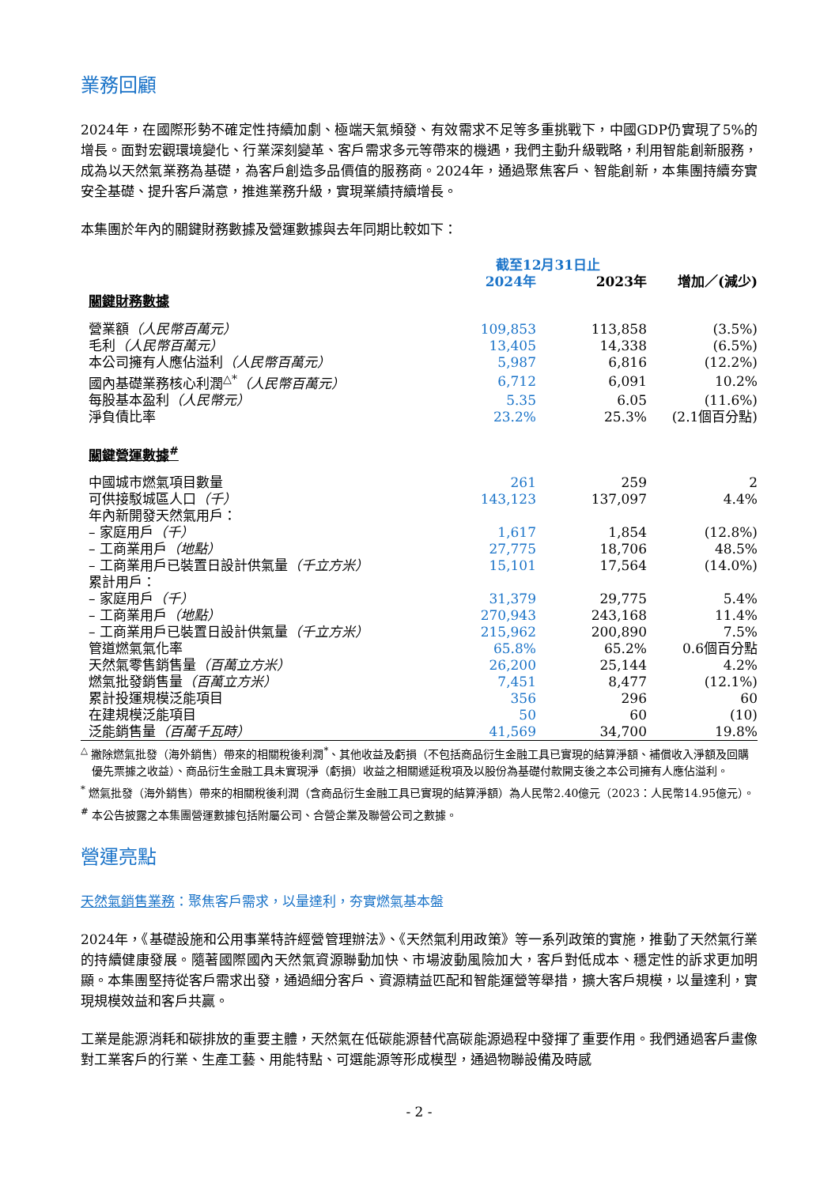業務回顧
2024年，在國際形勢不確定性持續加劇、極端天氣頻發、有效需求不足等多重挑戰下，中國GDP仍實現了5%的增長。面對宏觀環境變化、行業深刻變革、客戶需求多元等帶來的機遇，我們主動升級戰略，利用智能創新服務，成為以天然氣業務為基礎，為客戶創造多品價值的服務商。2024年，通過聚焦客戶、智能創新，本集團持續夯實安全基礎、提升客戶滿意，推進業務升級，實現業績持續增長。
本集團於年內的關鍵財務數據及營運數據與去年同期比較如下：
| | 截至12月31日止 | | |
| --- | --- | --- | --- |
| | 2024年 | 2023年 | 增加／(減少) |
| 關鍵財務數據 | | | |
| 營業額 （人民幣百萬元） | 109,853 | 113,858 | (3.5%) |
| 毛利 （人民幣百萬元） | 13,405 | 14,338 | (6.5%) |
| 本公司擁有人應佔溢利 （人民幣百萬元） | 5,987 | 6,816 | (12.2%) |
| 國內基礎業務核心利潤<sup>△*</sup> （人民幣百萬元） | 6,712 | 6,091 | 10.2% |
| 每股基本盈利 （人民幣元） | 5.35 | 6.05 | (11.6%) |
| 淨負債比率 | 23.2% | 25.3% | (2.1個百分點) |
| 關鍵營運數據<sup>#</sup> | | | |
| 中國城市燃氣項目數量 | 261 | 259 | 2 |
| 可供接駁城區人口 （千） | 143,123 | 137,097 | 4.4% |
| 年內新開發天然氣用戶： | | | |
| – 家庭用戶 （千） | 1,617 | 1,854 | (12.8%) |
| – 工商業用戶 （地點） | 27,775 | 18,706 | 48.5% |
| – 工商業用戶已裝置日設計供氣量 （千立方米） | 15,101 | 17,564 | (14.0%) |
| 累計用戶： | | | |
| – 家庭用戶 （千） | 31,379 | 29,775 | 5.4% |
| – 工商業用戶 （地點） | 270,943 | 243,168 | 11.4% |
| – 工商業用戶已裝置日設計供氣量 （千立方米） | 215,962 | 200,890 | 7.5% |
| 管道燃氣氣化率 | 65.8% | 65.2% | 0.6個百分點 |
| 天然氣零售銷售量 （百萬立方米） | 26,200 | 25,144 | 4.2% |
| 燃氣批發銷售量 （百萬立方米） | 7,451 | 8,477 | (12.1%) |
| 累計投運規模泛能項目 | 356 | 296 | 60 |
| 在建規模泛能項目 | 50 | 60 | (10) |
| 泛能銷售量 （百萬千瓦時） | 41,569 | 34,700 | 19.8% |
<sup>△</sup> 撇除燃氣批發（海外銷售）帶來的相關稅後利潤<sup>*</sup>、其他收益及虧損（不包括商品衍生金融工具已實現的結算淨額、補償收入淨額及回購優先票據之收益）、商品衍生金融工具未實現淨（虧損）收益之相關遞延稅項及以股份為基礎付款開支後之本公司擁有人應佔溢利。
<sup>*</sup> 燃氣批發（海外銷售）帶來的相關稅後利潤（含商品衍生金融工具已實現的結算淨額）為人民幣2.40億元（2023：人民幣14.95億元）。
<sup>#</sup> 本公告披露之本集團營運數據包括附屬公司、合營企業及聯營公司之數據。
營運亮點
天然氣銷售業務：聚焦客戶需求，以量達利，夯實燃氣基本盤
2024年，《基礎設施和公用事業特許經營管理辦法》、《天然氣利用政策》等一系列政策的實施，推動了天然氣行業的持續健康發展。隨著國際國內天然氣資源聯動加快、市場波動風險加大，客戶對低成本、穩定性的訴求更加明顯。本集團堅持從客戶需求出發，通過細分客戶、資源精益匹配和智能運營等舉措，擴大客戶規模，以量達利，實現規模效益和客戶共贏。
工業是能源消耗和碳排放的重要主體，天然氣在低碳能源替代高碳能源過程中發揮了重要作用。我們通過客戶畫像對工業客戶的行業、生產工藝、用能特點、可選能源等形成模型，通過物聯設備及時感
- 2 -